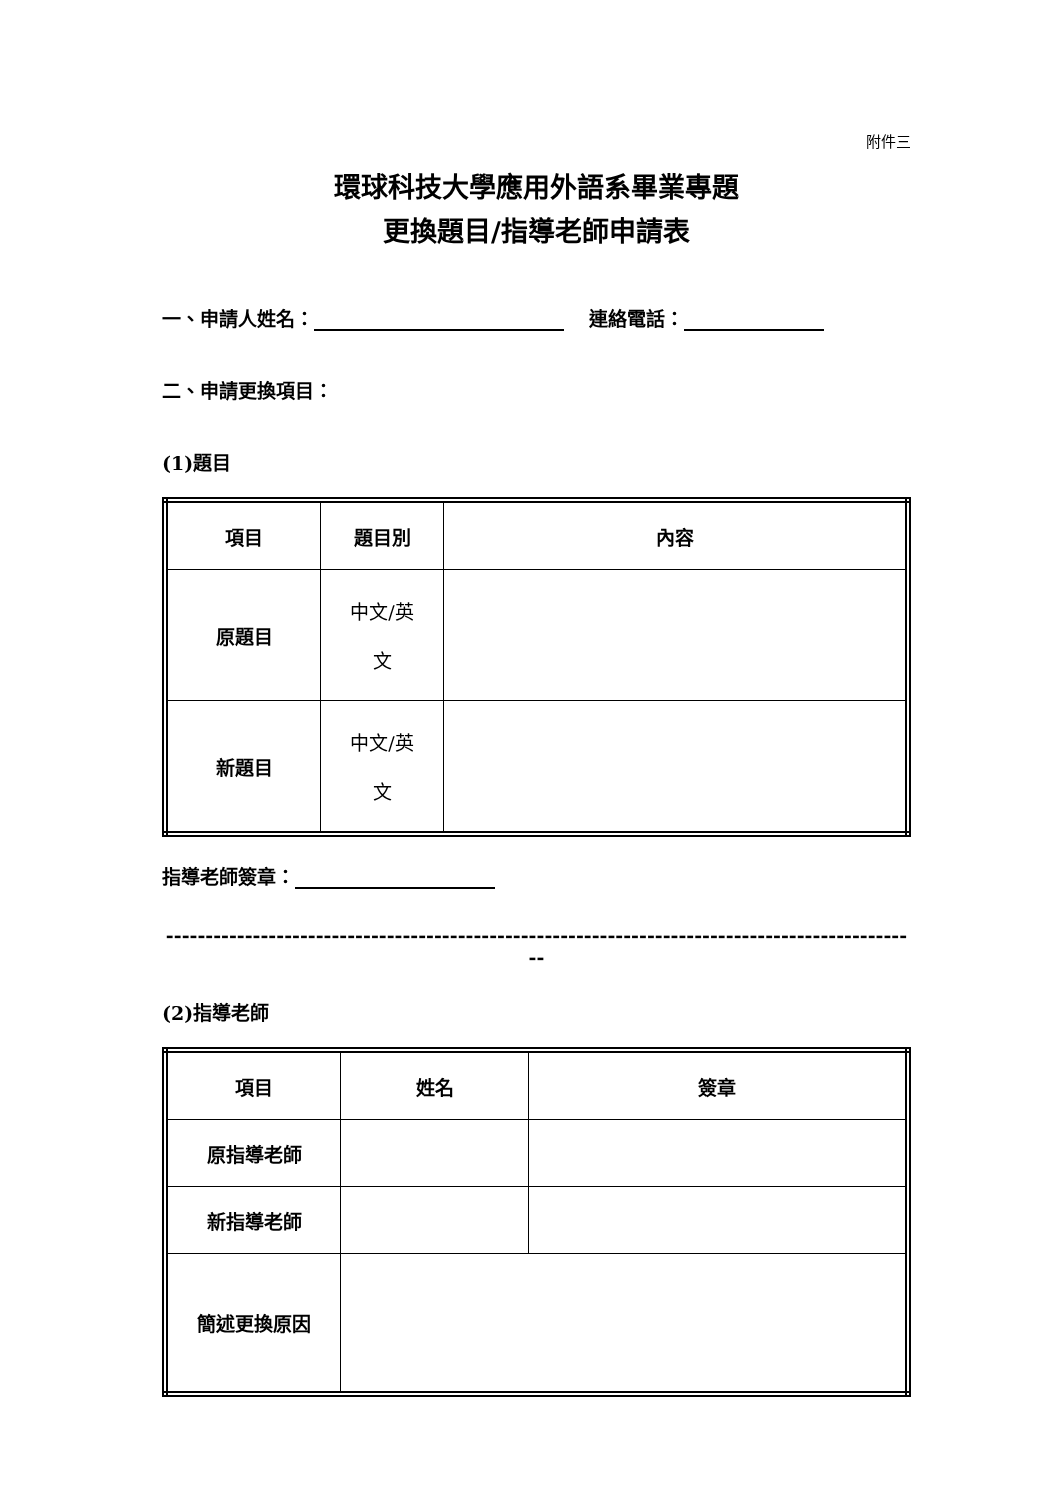附件三
環球科技大學應用外語系畢業專題
更換題目/指導老師申請表
一、申請人姓名： 連絡電話：
二、申請更換項目：
(1)題目
| 項目 | 題目別 | 內容 |
| 原題目 | 中文/英 文 | |
| 新題目 | 中文/英 文 | |
指導老師簽章：
------------------------------------------------------------------------------------------------
(2)指導老師
| 項目 | 姓名 | 簽章 |
| 原指導老師 | | |
| 新指導老師 | | |
| 簡述更換原因 | | |